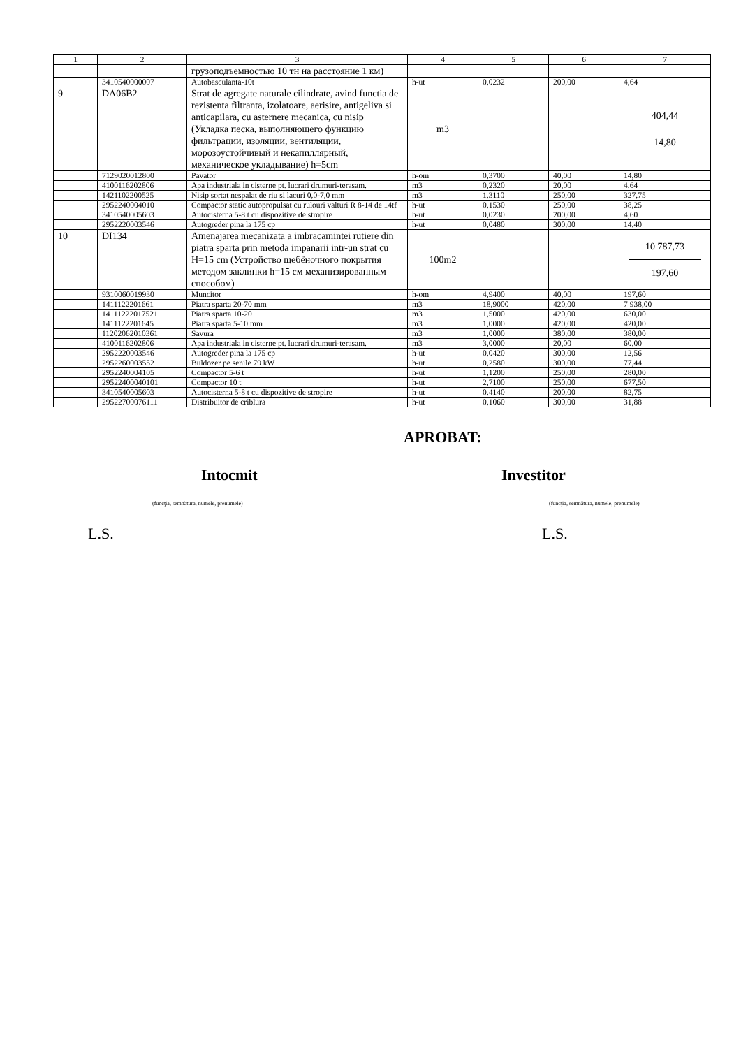| 1 | 2 | 3 | 4 | 5 | 6 | 7 |
| --- | --- | --- | --- | --- | --- | --- |
| | | грузоподъемностью 10 тн на расстояние 1 км) | | | | |
| | 3410540000007 | Autobasculanta-10t | h-ut | 0,0232 | 200,00 | 4,64 |
| 9 | DA06B2 | Strat de agregate naturale cilindrate, avind functia de rezistenta filtranta, izolatoare, aerisire, antigeliva si anticapilara, cu asternere mecanica, cu nisip (Укладка песка, выполняющего функцию фильтрации, изоляции, вентиляции, морозоустойчивый и некапиллярный, механическое укладывание) h=5cm | m3 | | | 404,44 14,80 |
| | 7129020012800 | Pavator | h-om | 0,3700 | 40,00 | 14,80 |
| | 4100116202806 | Apa industriala in cisterne pt. lucrari drumuri-terasam. | m3 | 0,2320 | 20,00 | 4,64 |
| | 1421102200525 | Nisip sortat nespalat de riu si lacuri 0,0-7,0 mm | m3 | 1,3110 | 250,00 | 327,75 |
| | 2952240004010 | Compactor static autopropulsat cu rulouri valturi R 8-14 de 14tf | h-ut | 0,1530 | 250,00 | 38,25 |
| | 3410540005603 | Autocisterna 5-8 t cu dispozitive de stropire | h-ut | 0,0230 | 200,00 | 4,60 |
| | 2952220003546 | Autogreder pina la 175 cp | h-ut | 0,0480 | 300,00 | 14,40 |
| 10 | DI134 | Amenajarea mecanizata a imbracamintei rutiere din piatra sparta prin metoda impanarii intr-un strat cu H=15 cm (Устройство щебёночного покрытия методом заклинки h=15 см механизированным способом) | 100m2 | | | 10 787,73 197,60 |
| | 9310060019930 | Muncitor | h-om | 4,9400 | 40,00 | 197,60 |
| | 1411122201661 | Piatra sparta 20-70 mm | m3 | 18,9000 | 420,00 | 7 938,00 |
| | 14111222017521 | Piatra sparta 10-20 | m3 | 1,5000 | 420,00 | 630,00 |
| | 1411122201645 | Piatra sparta 5-10 mm | m3 | 1,0000 | 420,00 | 420,00 |
| | 11202062010361 | Savura | m3 | 1,0000 | 380,00 | 380,00 |
| | 4100116202806 | Apa industriala in cisterne pt. lucrari drumuri-terasam. | m3 | 3,0000 | 20,00 | 60,00 |
| | 2952220003546 | Autogreder pina la 175 cp | h-ut | 0,0420 | 300,00 | 12,56 |
| | 2952260003552 | Buldozer pe senile 79 kW | h-ut | 0,2580 | 300,00 | 77,44 |
| | 2952240004105 | Compactor 5-6 t | h-ut | 1,1200 | 250,00 | 280,00 |
| | 29522400040101 | Compactor 10 t | h-ut | 2,7100 | 250,00 | 677,50 |
| | 3410540005603 | Autocisterna 5-8 t cu dispozitive de stropire | h-ut | 0,4140 | 200,00 | 82,75 |
| | 29522700076111 | Distribuitor de criblura | h-ut | 0,1060 | 300,00 | 31,88 |
APROBAT:
Intocmit Investitor
(funcţia, semnătura, numele, prenumele) (funcţia, semnătura, numele, prenumele)
L.S. L.S.